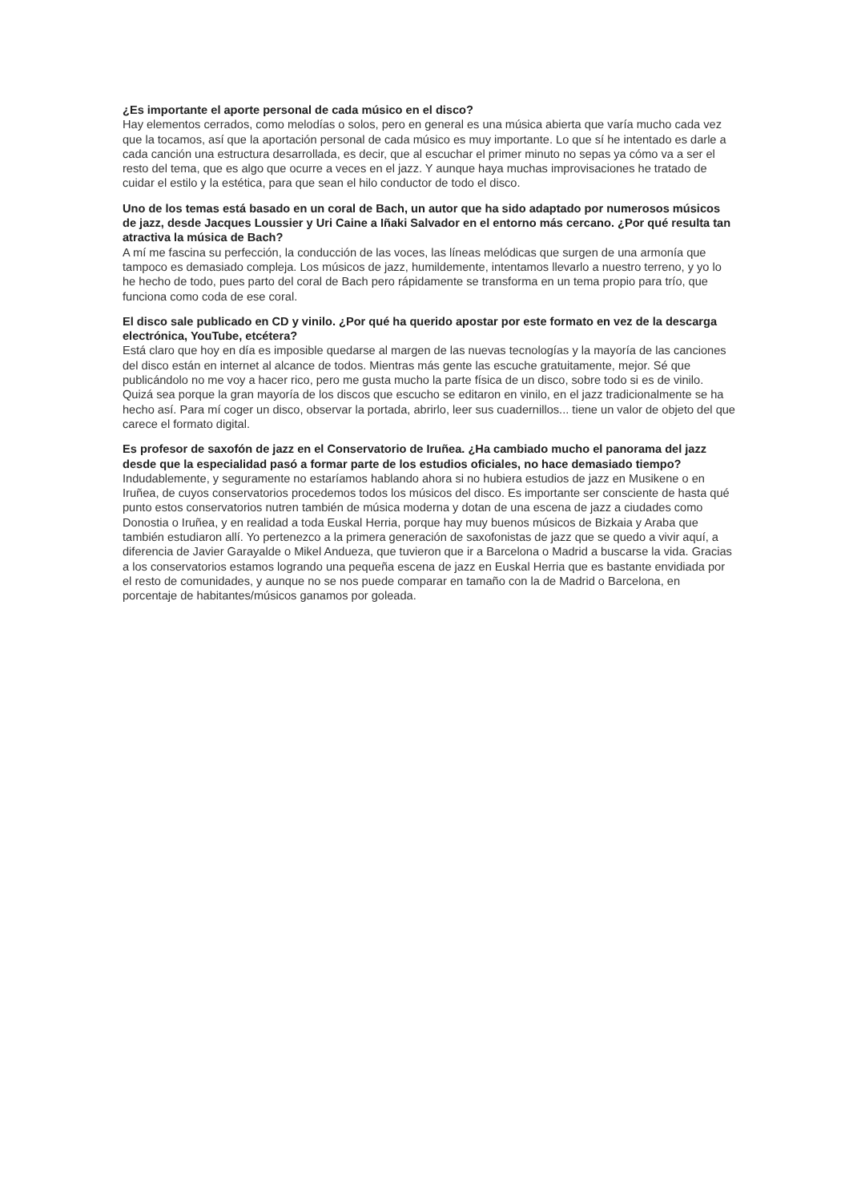¿Es importante el aporte personal de cada músico en el disco?
Hay elementos cerrados, como melodías o solos, pero en general es una música abierta que varía mucho cada vez que la tocamos, así que la aportación personal de cada músico es muy importante. Lo que sí he intentado es darle a cada canción una estructura desarrollada, es decir, que al escuchar el primer minuto no sepas ya cómo va a ser el resto del tema, que es algo que ocurre a veces en el jazz. Y aunque haya muchas improvisaciones he tratado de cuidar el estilo y la estética, para que sean el hilo conductor de todo el disco.
Uno de los temas está basado en un coral de Bach, un autor que ha sido adaptado por numerosos músicos de jazz, desde Jacques Loussier y Uri Caine a Iñaki Salvador en el entorno más cercano. ¿Por qué resulta tan atractiva la música de Bach?
A mí me fascina su perfección, la conducción de las voces, las líneas melódicas que surgen de una armonía que tampoco es demasiado compleja. Los músicos de jazz, humildemente, intentamos llevarlo a nuestro terreno, y yo lo he hecho de todo, pues parto del coral de Bach pero rápidamente se transforma en un tema propio para trío, que funciona como coda de ese coral.
El disco sale publicado en CD y vinilo. ¿Por qué ha querido apostar por este formato en vez de la descarga electrónica, YouTube, etcétera?
Está claro que hoy en día es imposible quedarse al margen de las nuevas tecnologías y la mayoría de las canciones del disco están en internet al alcance de todos. Mientras más gente las escuche gratuitamente, mejor. Sé que publicándolo no me voy a hacer rico, pero me gusta mucho la parte física de un disco, sobre todo si es de vinilo. Quizá sea porque la gran mayoría de los discos que escucho se editaron en vinilo, en el jazz tradicionalmente se ha hecho así. Para mí coger un disco, observar la portada, abrirlo, leer sus cuadernillos... tiene un valor de objeto del que carece el formato digital.
Es profesor de saxofón de jazz en el Conservatorio de Iruñea. ¿Ha cambiado mucho el panorama del jazz desde que la especialidad pasó a formar parte de los estudios oficiales, no hace demasiado tiempo?
Indudablemente, y seguramente no estaríamos hablando ahora si no hubiera estudios de jazz en Musikene o en Iruñea, de cuyos conservatorios procedemos todos los músicos del disco. Es importante ser consciente de hasta qué punto estos conservatorios nutren también de música moderna y dotan de una escena de jazz a ciudades como Donostia o Iruñea, y en realidad a toda Euskal Herria, porque hay muy buenos músicos de Bizkaia y Araba que también estudiaron allí. Yo pertenezco a la primera generación de saxofonistas de jazz que se quedo a vivir aquí, a diferencia de Javier Garayalde o Mikel Andueza, que tuvieron que ir a Barcelona o Madrid a buscarse la vida. Gracias a los conservatorios estamos logrando una pequeña escena de jazz en Euskal Herria que es bastante envidiada por el resto de comunidades, y aunque no se nos puede comparar en tamaño con la de Madrid o Barcelona, en porcentaje de habitantes/músicos ganamos por goleada.